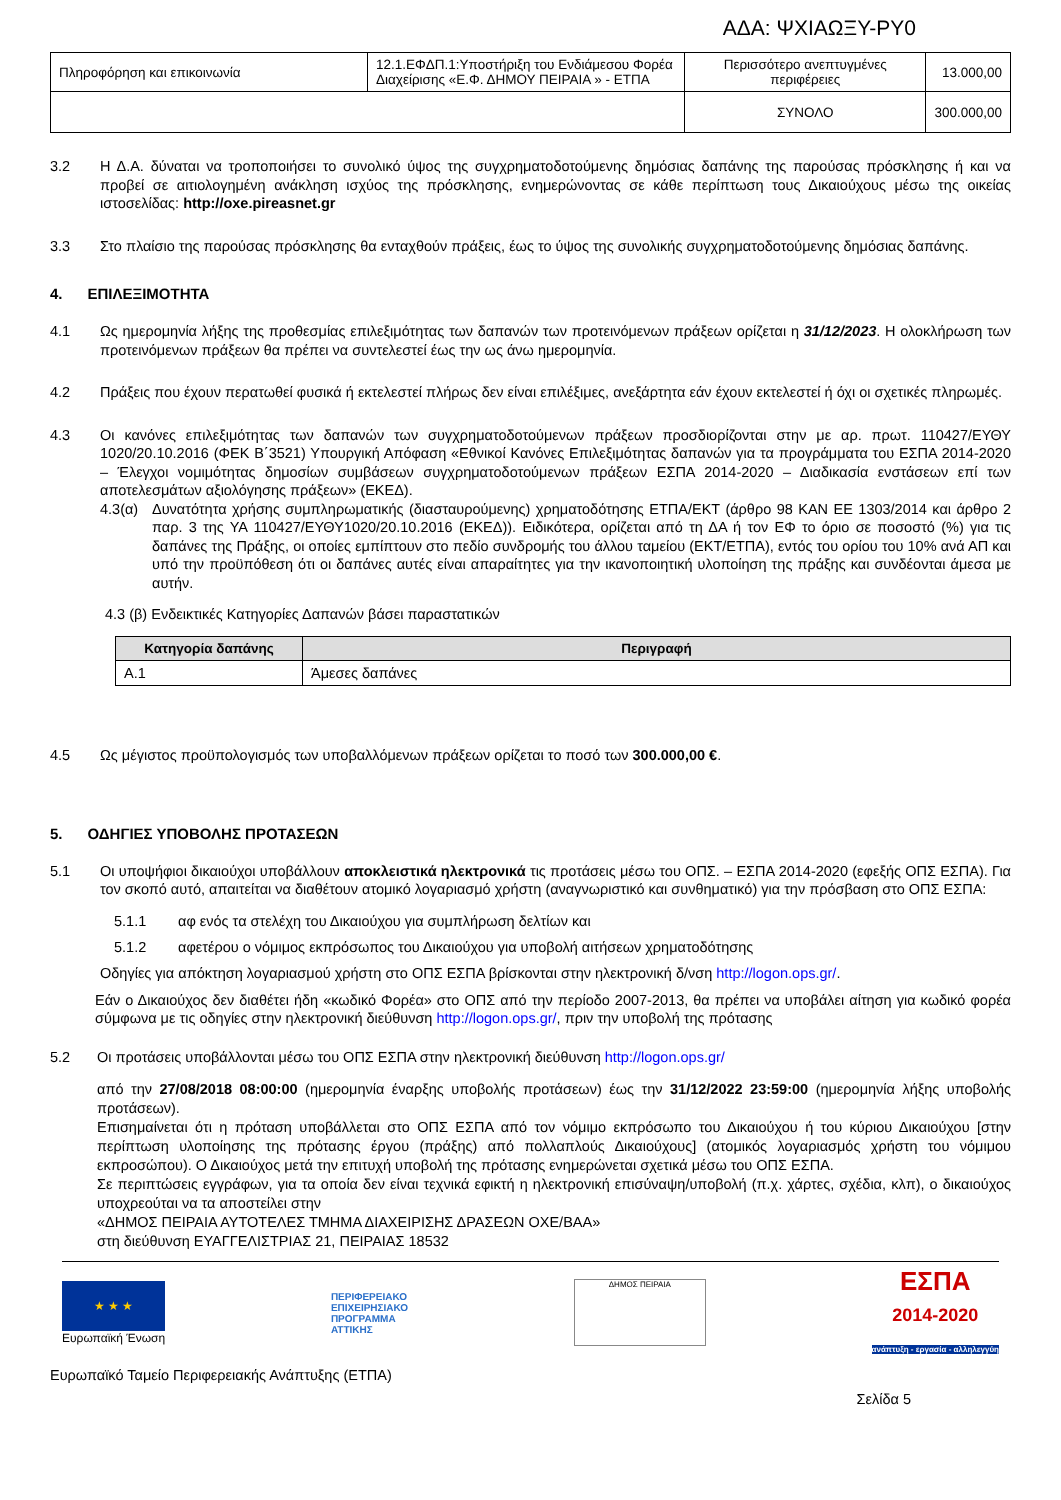ΑΔΑ: ΨΧΙΑΩΞΥ-ΡΥ0
| Πληροφόρηση και επικοινωνία | 12.1.ΕΦΔΠ.1:Υποστήριξη του Ενδιάμεσου Φορέα Διαχείρισης «Ε.Φ. ΔΗΜΟΥ ΠΕΙΡΑΙΑ » - ΕΤΠΑ | Περισσότερο ανεπτυγμένες περιφέρειες | 13.000,00 |
| | | ΣΥΝΟΛΟ | 300.000,00 |
3.2 Η Δ.Α. δύναται να τροποποιήσει το συνολικό ύψος της συγχρηματοδοτούμενης δημόσιας δαπάνης της παρούσας πρόσκλησης ή και να προβεί σε αιτιολογημένη ανάκληση ισχύος της πρόσκλησης, ενημερώνοντας σε κάθε περίπτωση τους Δικαιούχους μέσω της οικείας ιστοσελίδας: http://oxe.pireasnet.gr
3.3 Στο πλαίσιο της παρούσας πρόσκλησης θα ενταχθούν πράξεις, έως το ύψος της συνολικής συγχρηματοδοτούμενης δημόσιας δαπάνης.
4. ΕΠΙΛΕΞΙΜΟΤΗΤΑ
4.1 Ως ημερομηνία λήξης της προθεσμίας επιλεξιμότητας των δαπανών των προτεινόμενων πράξεων ορίζεται η 31/12/2023. Η ολοκλήρωση των προτεινόμενων πράξεων θα πρέπει να συντελεστεί έως την ως άνω ημερομηνία.
4.2 Πράξεις που έχουν περατωθεί φυσικά ή εκτελεστεί πλήρως δεν είναι επιλέξιμες, ανεξάρτητα εάν έχουν εκτελεστεί ή όχι οι σχετικές πληρωμές.
4.3 Οι κανόνες επιλεξιμότητας των δαπανών των συγχρηματοδοτούμενων πράξεων προσδιορίζονται στην με αρ. πρωτ. 110427/ΕΥΘΥ 1020/20.10.2016 (ΦΕΚ Β΄3521) Υπουργική Απόφαση «Εθνικοί Κανόνες Επιλεξιμότητας δαπανών για τα προγράμματα του ΕΣΠΑ 2014-2020 – Έλεγχοι νομιμότητας δημοσίων συμβάσεων συγχρηματοδοτούμενων πράξεων ΕΣΠΑ 2014-2020 – Διαδικασία ενστάσεων επί των αποτελεσμάτων αξιολόγησης πράξεων» (ΕΚΕΔ).
4.3(α) Δυνατότητα χρήσης συμπληρωματικής (διασταυρούμενης) χρηματοδότησης ΕΤΠΑ/ΕΚΤ (άρθρο 98 ΚΑΝ ΕΕ 1303/2014 και άρθρο 2 παρ. 3 της ΥΑ 110427/ΕΥΘΥ1020/20.10.2016 (ΕΚΕΔ)). Ειδικότερα, ορίζεται από τη ΔΑ ή τον ΕΦ το όριο σε ποσοστό (%) για τις δαπάνες της Πράξης, οι οποίες εμπίπτουν στο πεδίο συνδρομής του άλλου ταμείου (ΕΚΤ/ΕΤΠΑ), εντός του ορίου του 10% ανά ΑΠ και υπό την προϋπόθεση ότι οι δαπάνες αυτές είναι απαραίτητες για την ικανοποιητική υλοποίηση της πράξης και συνδέονται άμεσα με αυτήν.
4.3 (β) Ενδεικτικές Κατηγορίες Δαπανών βάσει παραστατικών
| Κατηγορία δαπάνης | Περιγραφή |
| --- | --- |
| Α.1 | Άμεσες δαπάνες |
4.5 Ως μέγιστος προϋπολογισμός των υποβαλλόμενων πράξεων ορίζεται το ποσό των 300.000,00 €.
5. ΟΔΗΓΙΕΣ ΥΠΟΒΟΛΗΣ ΠΡΟΤΑΣΕΩΝ
5.1 Οι υποψήφιοι δικαιούχοι υποβάλλουν αποκλειστικά ηλεκτρονικά τις προτάσεις μέσω του ΟΠΣ. – ΕΣΠΑ 2014-2020 (εφεξής ΟΠΣ ΕΣΠΑ). Για τον σκοπό αυτό, απαιτείται να διαθέτουν ατομικό λογαριασμό χρήστη (αναγνωριστικό και συνθηματικό) για την πρόσβαση στο ΟΠΣ ΕΣΠΑ:
5.1.1 αφ ενός τα στελέχη του Δικαιούχου για συμπλήρωση δελτίων και
5.1.2 αφετέρου ο νόμιμος εκπρόσωπος του Δικαιούχου για υποβολή αιτήσεων χρηματοδότησης
Οδηγίες για απόκτηση λογαριασμού χρήστη στο ΟΠΣ ΕΣΠΑ βρίσκονται στην ηλεκτρονική δ/νση http://logon.ops.gr/.
Εάν ο Δικαιούχος δεν διαθέτει ήδη «κωδικό Φορέα» στο ΟΠΣ από την περίοδο 2007-2013, θα πρέπει να υποβάλει αίτηση για κωδικό φορέα σύμφωνα με τις οδηγίες στην ηλεκτρονική διεύθυνση http://logon.ops.gr/, πριν την υποβολή της πρότασης
5.2 Οι προτάσεις υποβάλλονται μέσω του ΟΠΣ ΕΣΠΑ στην ηλεκτρονική διεύθυνση http://logon.ops.gr/
από την 27/08/2018 08:00:00 (ημερομηνία έναρξης υποβολής προτάσεων) έως την 31/12/2022 23:59:00 (ημερομηνία λήξης υποβολής προτάσεων).
Επισημαίνεται ότι η πρόταση υποβάλλεται στο ΟΠΣ ΕΣΠΑ από τον νόμιμο εκπρόσωπο του Δικαιούχου ή του κύριου Δικαιούχου [στην περίπτωση υλοποίησης της πρότασης έργου (πράξης) από πολλαπλούς Δικαιούχους] (ατομικός λογαριασμός χρήστη του νόμιμου εκπροσώπου). Ο Δικαιούχος μετά την επιτυχή υποβολή της πρότασης ενημερώνεται σχετικά μέσω του ΟΠΣ ΕΣΠΑ.
Σε περιπτώσεις εγγράφων, για τα οποία δεν είναι τεχνικά εφικτή η ηλεκτρονική επισύναψη/υποβολή (π.χ. χάρτες, σχέδια, κλπ), ο δικαιούχος υποχρεούται να τα αποστείλει στην
«ΔΗΜΟΣ ΠΕΙΡΑΙΑ ΑΥΤΟΤΕΛΕΣ ΤΜΗΜΑ ΔΙΑΧΕΙΡΙΣΗΣ ΔΡΑΣΕΩΝ ΟΧΕ/ΒΑΑ»
στη διεύθυνση ΕΥΑΓΓΕΛΙΣΤΡΙΑΣ 21, ΠΕΙΡΑΙΑΣ 18532
★ ★ ★
Ευρωπαϊκή Ένωση
ΠΕΡΙΦΕΡΕΙΑΚΟ
ΕΠΙΧΕΙΡΗΣΙΑΚΟ
ΠΡΟΓΡΑΜΜΑ
ΑΤΤΙΚΗΣ
ΔΗΜΟΣ ΠΕΙΡΑΙΑ
ΕΣΠΑ
2014-2020
ανάπτυξη - εργασία - αλληλεγγύη
Ευρωπαϊκό Ταμείο Περιφερειακής Ανάπτυξης (ΕΤΠΑ)
Σελίδα 5